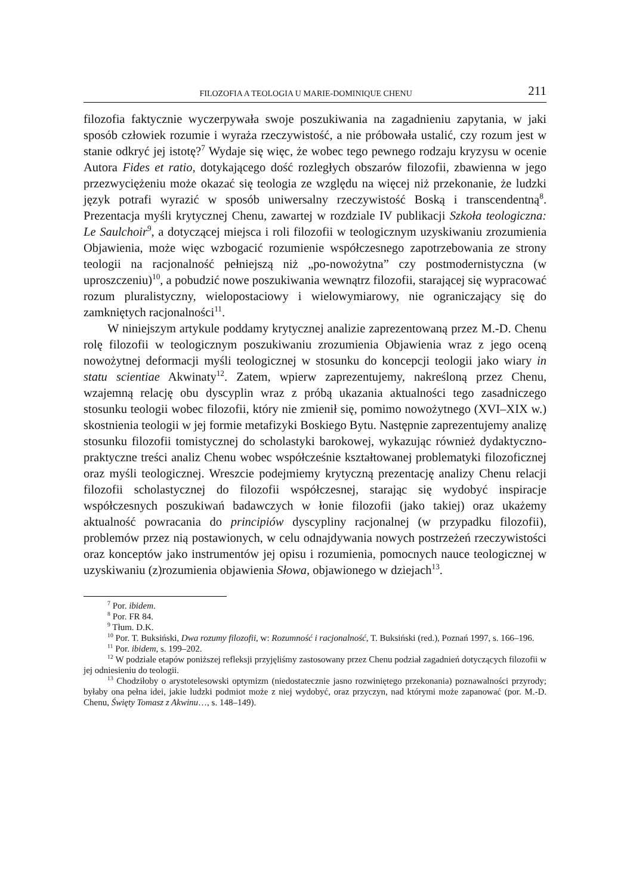FILOZOFIA A TEOLOGIA U MARIE-DOMINIQUE CHENU 211
filozofia faktycznie wyczerpywała swoje poszukiwania na zagadnieniu zapytania, w jaki sposób człowiek rozumie i wyraża rzeczywistość, a nie próbowała ustalić, czy rozum jest w stanie odkryć jej istotę?<sup>7</sup> Wydaje się więc, że wobec tego pewnego rodzaju kryzysu w ocenie Autora Fides et ratio, dotykającego dość rozległych obszarów filozofii, zbawienna w jego przezwyciężeniu może okazać się teologia ze względu na więcej niż przekonanie, że ludzki język potrafi wyrazić w sposób uniwersalny rzeczywistość Boską i transcendentną<sup>8</sup>. Prezentacja myśli krytycznej Chenu, zawartej w rozdziale IV publikacji Szkoła teologiczna: Le Saulchoir<sup>9</sup>, a dotyczącej miejsca i roli filozofii w teologicznym uzyskiwaniu zrozumienia Objawienia, może więc wzbogacić rozumienie współczesnego zapotrzebowania ze strony teologii na racjonalność pełniejszą niż „po-nowożytna” czy postmodernistyczna (w uproszczeniu)<sup>10</sup>, a pobudzić nowe poszukiwania wewnątrz filozofii, starającej się wypracować rozum pluralistyczny, wielopostaciowy i wielowymiarowy, nie ograniczający się do zamkniętych racjonalności<sup>11</sup>.
W niniejszym artykule poddamy krytycznej analizie zaprezentowaną przez M.-D. Chenu rolę filozofii w teologicznym poszukiwaniu zrozumienia Objawienia wraz z jego oceną nowożytnej deformacji myśli teologicznej w stosunku do koncepcji teologii jako wiary in statu scientiae Akwinaty<sup>12</sup>. Zatem, wpierw zaprezentujemy, nakreśloną przez Chenu, wzajemną relację obu dyscyplin wraz z próbą ukazania aktualności tego zasadniczego stosunku teologii wobec filozofii, który nie zmienił się, pomimo nowożytnego (XVI–XIX w.) skostnienia teologii w jej formie metafizyki Boskiego Bytu. Następnie zaprezentujemy analizę stosunku filozofii tomistycznej do scholastyki barokowej, wykazując również dydaktyczno-praktyczne treści analiz Chenu wobec współcześnie kształtowanej problematyki filozoficznej oraz myśli teologicznej. Wreszcie podejmiemy krytyczną prezentację analizy Chenu relacji filozofii scholastycznej do filozofii współczesnej, starając się wydobyć inspiracje współczesnych poszukiwań badawczych w łonie filozofii (jako takiej) oraz ukażemy aktualność powracania do principiów dyscypliny racjonalnej (w przypadku filozofii), problemów przez nią postawionych, w celu odnajdywania nowych postrzeżeń rzeczywistości oraz konceptów jako instrumentów jej opisu i rozumienia, pomocnych nauce teologicznej w uzyskiwaniu (z)rozumienia objawienia Słowa, objawionego w dziejach<sup>13</sup>.
<sup>7</sup> Por. ibidem.
<sup>8</sup> Por. FR 84.
<sup>9</sup> Tłum. D.K.
<sup>10</sup> Por. T. Buksiński, Dwa rozumy filozofii, w: Rozumność i racjonalność, T. Buksiński (red.), Poznań 1997, s. 166–196.
<sup>11</sup> Por. ibidem, s. 199–202.
<sup>12</sup> W podziale etapów poniższej refleksji przyjęliśmy zastosowany przez Chenu podział zagadnień dotyczących filozofii w jej odniesieniu do teologii.
<sup>13</sup> Chodziłoby o arystotelesowski optymizm (niedostatecznie jasno rozwiniętego przekonania) poznawalności przyrody; byłaby ona pełna idei, jakie ludzki podmiot może z niej wydobyć, oraz przyczyn, nad którymi może zapanować (por. M.-D. Chenu, Święty Tomasz z Akwinu…, s. 148–149).